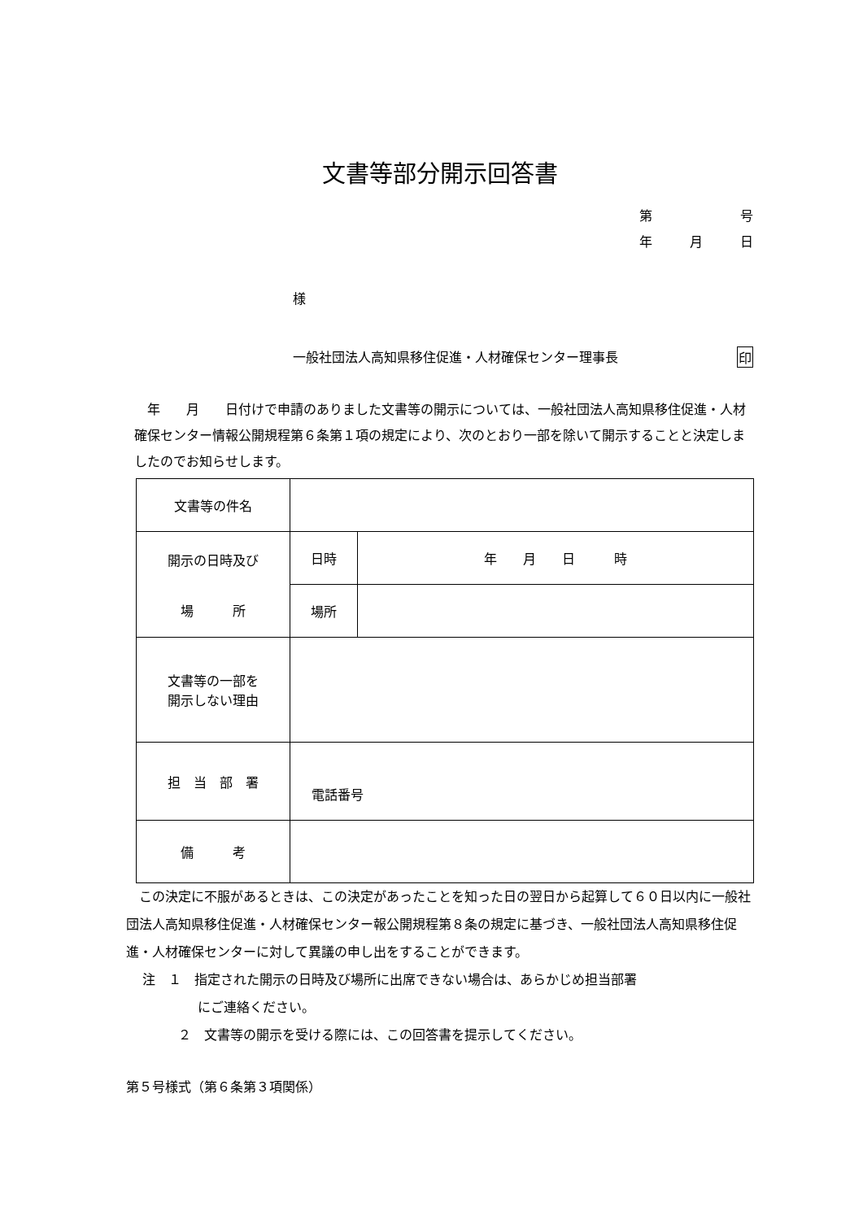文書等部分開示回答書
第 号
年 月 日
様
一般社団法人高知県移住促進・人材確保センター理事長 印
　年　　月　　日付けで申請のありました文書等の開示については、一般社団法人高知県移住促進・人材確保センター情報公開規程第６条第１項の規定により、次のとおり一部を除いて開示することと決定しましたのでお知らせします。
| 文書等の件名 | | |
| 開示の日時及び 場 所 | 日時 | 年 月 日 時 |
| | 場所 | |
| 文書等の一部を 開示しない理由 | | |
| 担 当 部 署 | 電話番号 | |
| 備 考 | | |
　この決定に不服があるときは、この決定があったことを知った日の翌日から起算して６０日以内に一般社団法人高知県移住促進・人材確保センター報公開規程第８条の規定に基づき、一般社団法人高知県移住促進・人材確保センターに対して異議の申し出をすることができます。
注　１　指定された開示の日時及び場所に出席できない場合は、あらかじめ担当部署
にご連絡ください。
２　文書等の開示を受ける際には、この回答書を提示してください。
第５号様式（第６条第３項関係）